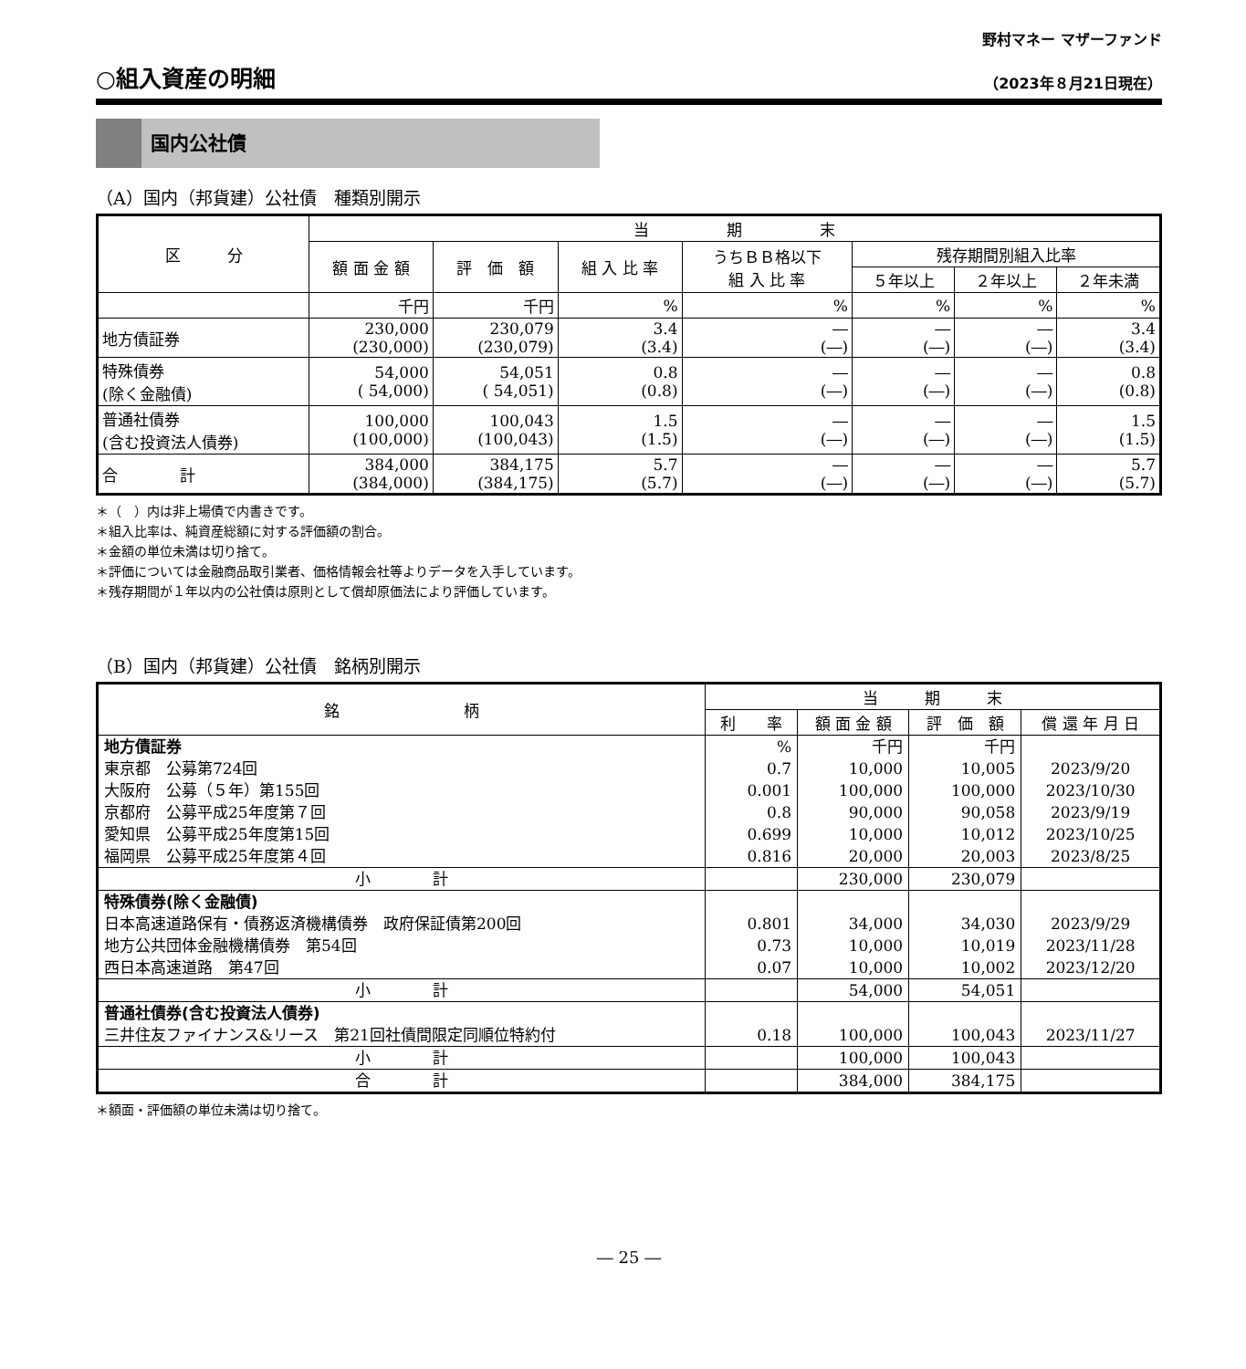野村マネー マザーファンド
○組入資産の明細
（2023年８月21日現在）
国内公社債
（A）国内（邦貨建）公社債　種類別開示
| 区 分 | 当 期 末 | | | | | | |
| --- | --- | --- | --- | --- | --- | --- | --- |
| | 額 面 金 額 | 評 価 額 | 組 入 比 率 | うちＢＢ格以下 組 入 比 率 | 残存期間別組入比率 | | |
| | | | | | ５年以上 | ２年以上 | ２年未満 |
| | 千円 | 千円 | % | % | % | % | % |
| 地方債証券 | 230,000 (230,000) | 230,079 (230,079) | 3.4 (3.4) | ― (―) | ― (―) | ― (―) | 3.4 (3.4) |
| 特殊債券 (除く金融債) | 54,000 ( 54,000) | 54,051 ( 54,051) | 0.8 (0.8) | ― (―) | ― (―) | ― (―) | 0.8 (0.8) |
| 普通社債券 (含む投資法人債券) | 100,000 (100,000) | 100,043 (100,043) | 1.5 (1.5) | ― (―) | ― (―) | ― (―) | 1.5 (1.5) |
| 合 計 | 384,000 (384,000) | 384,175 (384,175) | 5.7 (5.7) | ― (―) | ― (―) | ― (―) | 5.7 (5.7) |
＊（　）内は非上場債で内書きです。
＊組入比率は、純資産総額に対する評価額の割合。
＊金額の単位未満は切り捨て。
＊評価については金融商品取引業者、価格情報会社等よりデータを入手しています。
＊残存期間が１年以内の公社債は原則として償却原価法により評価しています。
（B）国内（邦貨建）公社債　銘柄別開示
| 銘 柄 | 当 期 末 | | | |
| --- | --- | --- | --- | --- |
| | 利 率 | 額 面 金 額 | 評 価 額 | 償 還 年 月 日 |
| 地方債証券 | % | 千円 | 千円 | |
| 東京都 公募第724回 | 0.7 | 10,000 | 10,005 | 2023/9/20 |
| 大阪府 公募（５年）第155回 | 0.001 | 100,000 | 100,000 | 2023/10/30 |
| 京都府 公募平成25年度第７回 | 0.8 | 90,000 | 90,058 | 2023/9/19 |
| 愛知県 公募平成25年度第15回 | 0.699 | 10,000 | 10,012 | 2023/10/25 |
| 福岡県 公募平成25年度第４回 | 0.816 | 20,000 | 20,003 | 2023/8/25 |
| 小 計 | | 230,000 | 230,079 | |
| 特殊債券(除く金融債) | | | | |
| 日本高速道路保有・債務返済機構債券 政府保証債第200回 | 0.801 | 34,000 | 34,030 | 2023/9/29 |
| 地方公共団体金融機構債券 第54回 | 0.73 | 10,000 | 10,019 | 2023/11/28 |
| 西日本高速道路 第47回 | 0.07 | 10,000 | 10,002 | 2023/12/20 |
| 小 計 | | 54,000 | 54,051 | |
| 普通社債券(含む投資法人債券) | | | | |
| 三井住友ファイナンス&リース 第21回社債間限定同順位特約付 | 0.18 | 100,000 | 100,043 | 2023/11/27 |
| 小 計 | | 100,000 | 100,043 | |
| 合 計 | | 384,000 | 384,175 | |
＊額面・評価額の単位未満は切り捨て。
― 25 ―